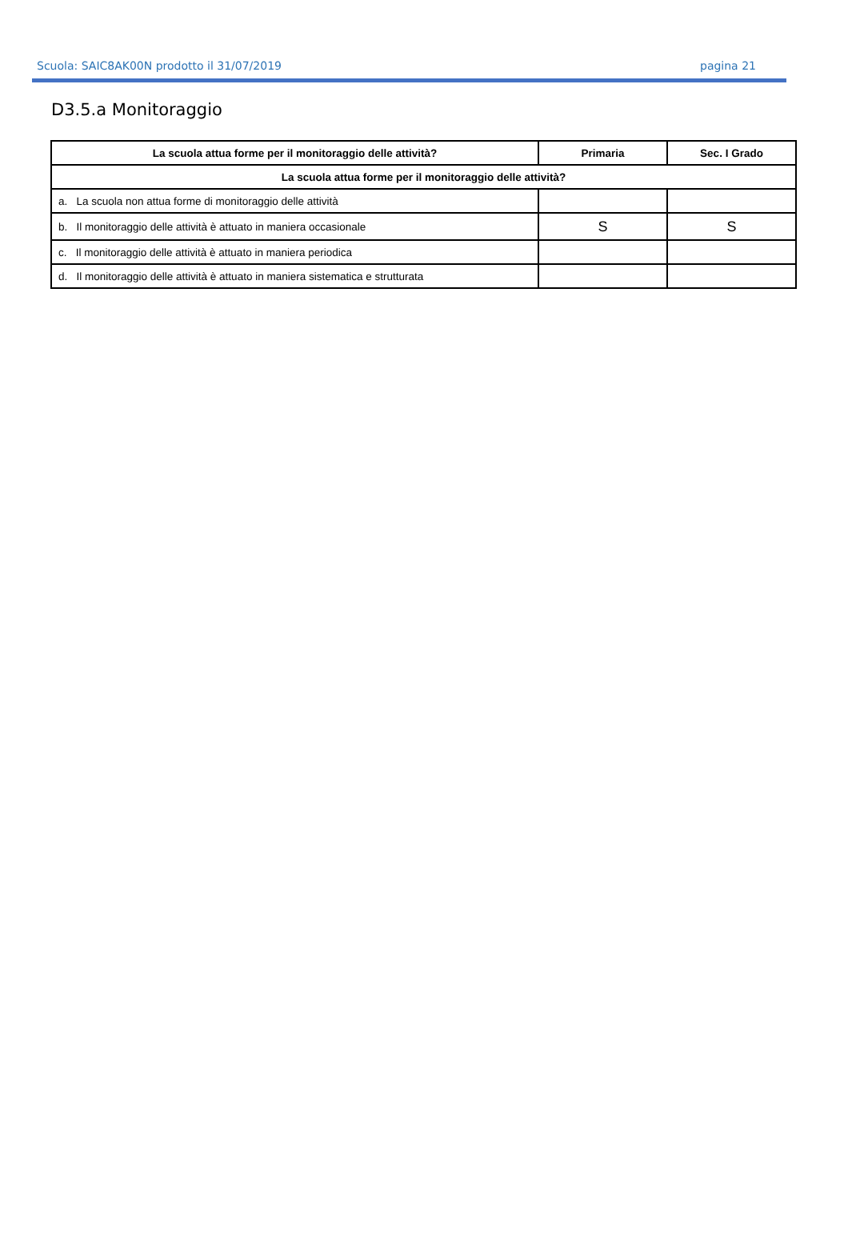Scuola: SAIC8AK00N prodotto il 31/07/2019 pagina 21
D3.5.a Monitoraggio
| La scuola attua forme per il monitoraggio delle attività? | Primaria | Sec. I Grado |
| --- | --- | --- |
| La scuola attua forme per il monitoraggio delle attività? | | |
| a. La scuola non attua forme di monitoraggio delle attività | | |
| b. Il monitoraggio delle attività è attuato in maniera occasionale | S | S |
| c. Il monitoraggio delle attività è attuato in maniera periodica | | |
| d. Il monitoraggio delle attività è attuato in maniera sistematica e strutturata | | |